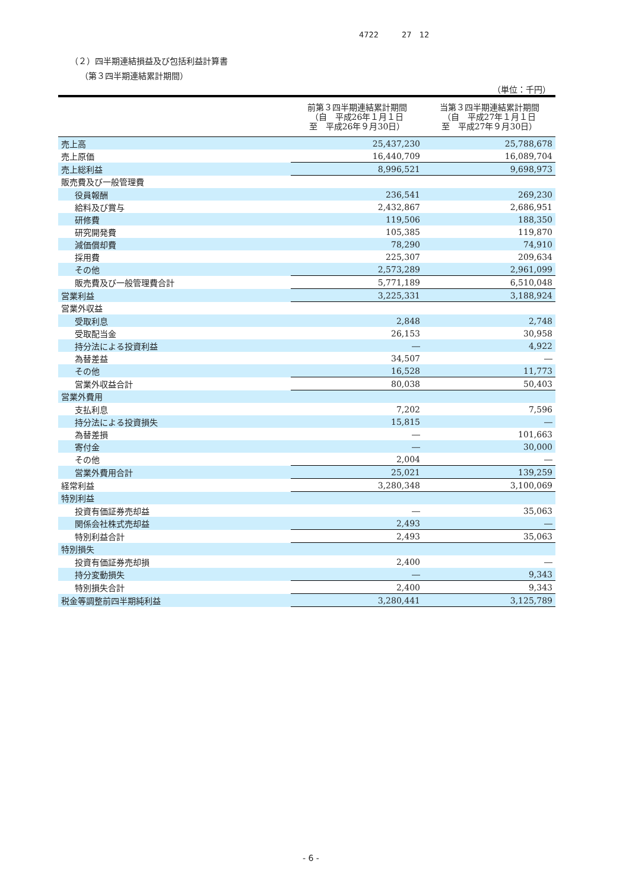4722　　　27　12
（２）四半期連結損益及び包括利益計算書
（第３四半期連結累計期間）
（単位：千円）
| | 前第３四半期連結累計期間 （自 平成26年１月１日 至 平成26年９月30日） | 当第３四半期連結累計期間 （自 平成27年１月１日 至 平成27年９月30日） |
| --- | --- | --- |
| 売上高 | 25,437,230 | 25,788,678 |
| 売上原価 | 16,440,709 | 16,089,704 |
| 売上総利益 | 8,996,521 | 9,698,973 |
| 販売費及び一般管理費 | | |
| 役員報酬 | 236,541 | 269,230 |
| 給料及び賞与 | 2,432,867 | 2,686,951 |
| 研修費 | 119,506 | 188,350 |
| 研究開発費 | 105,385 | 119,870 |
| 減価償却費 | 78,290 | 74,910 |
| 採用費 | 225,307 | 209,634 |
| その他 | 2,573,289 | 2,961,099 |
| 販売費及び一般管理費合計 | 5,771,189 | 6,510,048 |
| 営業利益 | 3,225,331 | 3,188,924 |
| 営業外収益 | | |
| 受取利息 | 2,848 | 2,748 |
| 受取配当金 | 26,153 | 30,958 |
| 持分法による投資利益 | ― | 4,922 |
| 為替差益 | 34,507 | ― |
| その他 | 16,528 | 11,773 |
| 営業外収益合計 | 80,038 | 50,403 |
| 営業外費用 | | |
| 支払利息 | 7,202 | 7,596 |
| 持分法による投資損失 | 15,815 | ― |
| 為替差損 | ― | 101,663 |
| 寄付金 | ― | 30,000 |
| その他 | 2,004 | ― |
| 営業外費用合計 | 25,021 | 139,259 |
| 経常利益 | 3,280,348 | 3,100,069 |
| 特別利益 | | |
| 投資有価証券売却益 | ― | 35,063 |
| 関係会社株式売却益 | 2,493 | ― |
| 特別利益合計 | 2,493 | 35,063 |
| 特別損失 | | |
| 投資有価証券売却損 | 2,400 | ― |
| 持分変動損失 | ― | 9,343 |
| 特別損失合計 | 2,400 | 9,343 |
| 税金等調整前四半期純利益 | 3,280,441 | 3,125,789 |
- 6 -